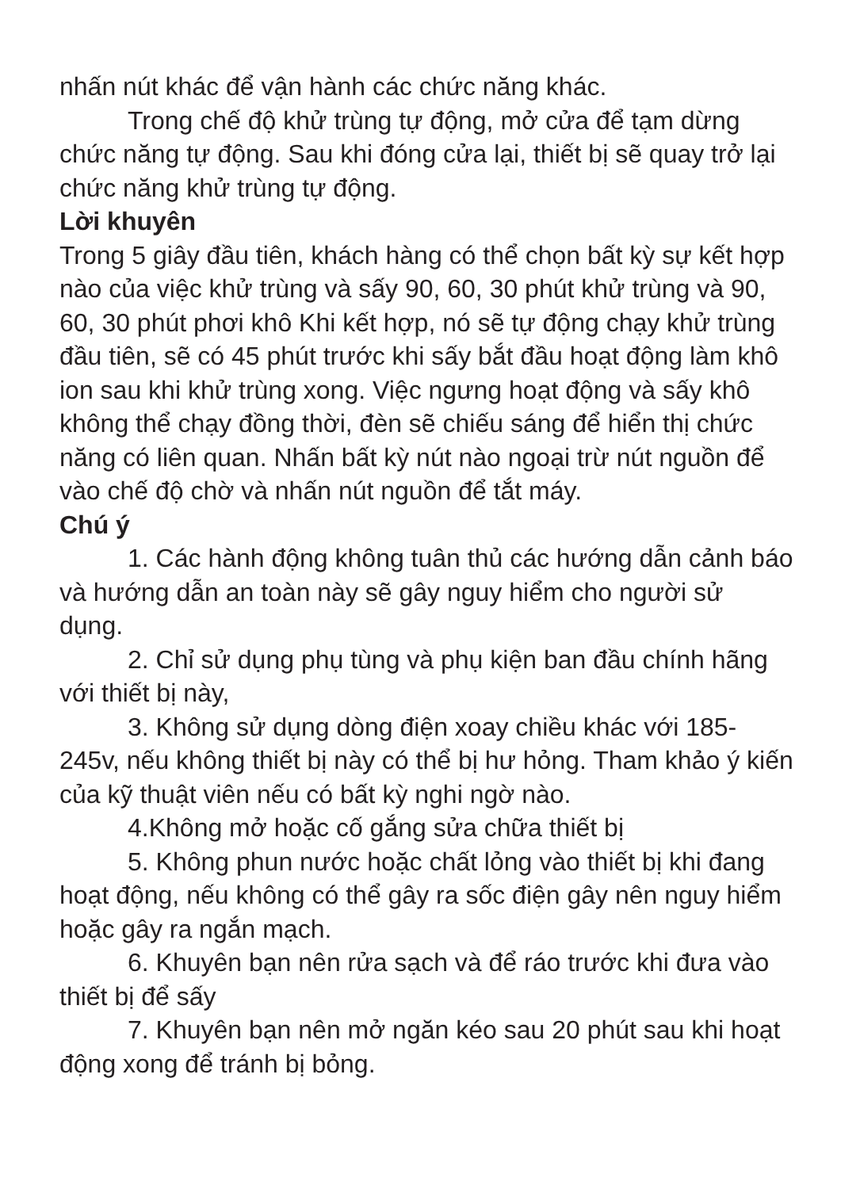nhấn nút khác để vận hành các chức năng khác.
Trong chế độ khử trùng tự động, mở cửa để tạm dừng chức năng tự động. Sau khi đóng cửa lại, thiết bị sẽ quay trở lại chức năng khử trùng tự động.
Lời khuyên
Trong 5 giây đầu tiên, khách hàng có thể chọn bất kỳ sự kết hợp nào của việc khử trùng và sấy 90, 60, 30 phút khử trùng và 90, 60, 30 phút phơi khô Khi kết hợp, nó sẽ tự động chạy khử trùng đầu tiên, sẽ có 45 phút trước khi sấy bắt đầu hoạt động làm khô ion sau khi khử trùng xong. Việc ngưng hoạt động và sấy khô không thể chạy đồng thời, đèn sẽ chiếu sáng để hiển thị chức năng có liên quan. Nhấn bất kỳ nút nào ngoại trừ nút nguồn để vào chế độ chờ và nhấn nút nguồn để tắt máy.
Chú ý
1. Các hành động không tuân thủ các hướng dẫn cảnh báo và hướng dẫn an toàn này sẽ gây nguy hiểm cho người sử dụng.
2. Chỉ sử dụng phụ tùng và phụ kiện ban đầu chính hãng với thiết bị này,
3. Không sử dụng dòng điện xoay chiều khác với 185-245v, nếu không thiết bị này có thể bị hư hỏng. Tham khảo ý kiến của kỹ thuật viên nếu có bất kỳ nghi ngờ nào.
4.Không mở hoặc cố gắng sửa chữa thiết bị
5. Không phun nước hoặc chất lỏng vào thiết bị khi đang hoạt động, nếu không có thể gây ra sốc điện gây nên nguy hiểm hoặc gây ra ngắn mạch.
6. Khuyên bạn nên rửa sạch và để ráo trước khi đưa vào thiết bị để sấy
7. Khuyên bạn nên mở ngăn kéo sau 20 phút sau khi hoạt động xong để tránh bị bỏng.